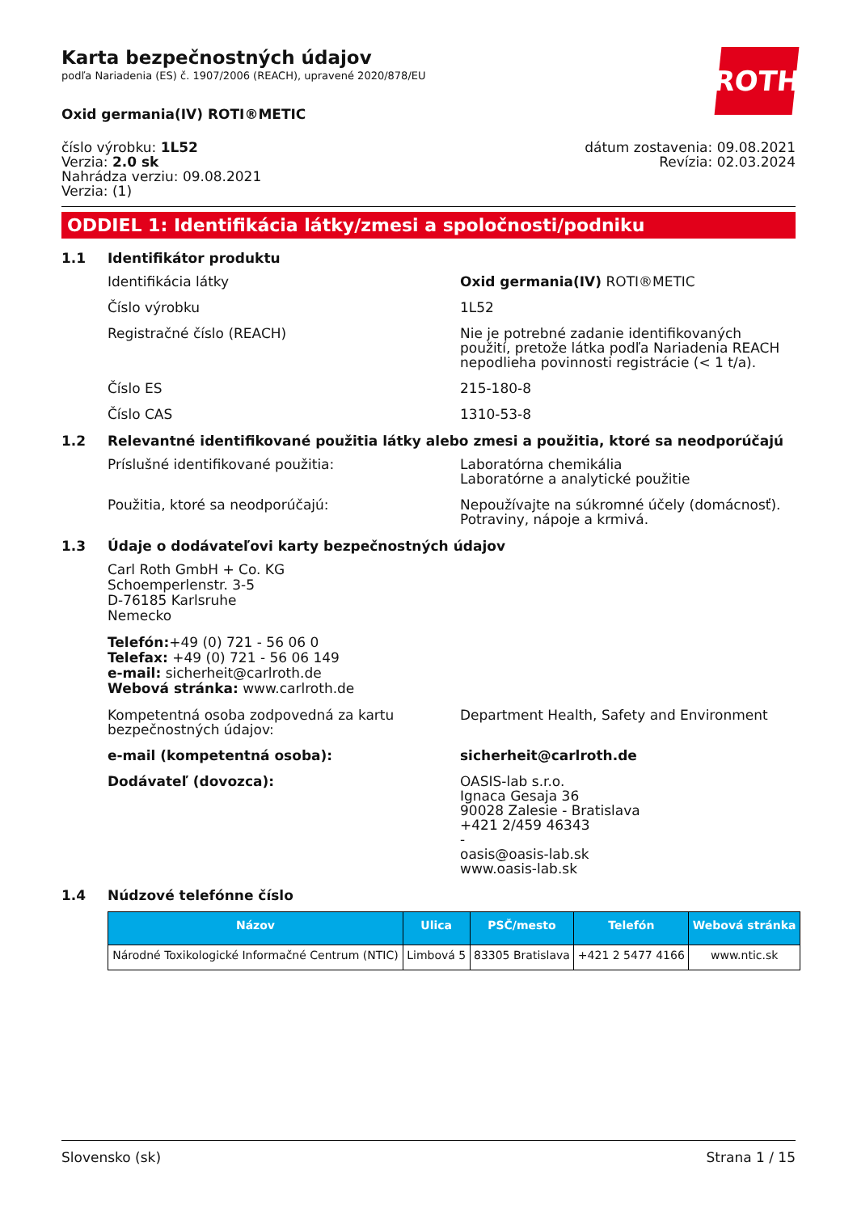ROTH
Karta bezpečnostných údajov
podľa Nariadenia (ES) č. 1907/2006 (REACH), upravené 2020/878/EU
Oxid germania(IV) ROTI®METIC
číslo výrobku: 1L52
Verzia: 2.0 sk
Nahrádza verziu: 09.08.2021
Verzia: (1)
dátum zostavenia: 09.08.2021
Revízia: 02.03.2024
ODDIEL 1: Identifikácia látky/zmesi a spoločnosti/podniku
1.1 Identifikátor produktu
Identifikácia látky Oxid germania(IV) ROTI®METIC
Číslo výrobku 1L52
Registračné číslo (REACH) Nie je potrebné zadanie identifikovaných použití, pretože látka podľa Nariadenia REACH nepodlieha povinnosti registrácie (< 1 t/a).
Číslo ES 215-180-8
Číslo CAS 1310-53-8
1.2 Relevantné identifikované použitia látky alebo zmesi a použitia, ktoré sa neodporúčajú
Príslušné identifikované použitia: Laboratórna chemikália
Laboratórne a analytické použitie
Použitia, ktoré sa neodporúčajú: Nepoužívajte na súkromné účely (domácnosť).
Potraviny, nápoje a krmivá.
1.3 Údaje o dodávateľovi karty bezpečnostných údajov
Carl Roth GmbH + Co. KG
Schoemperlenstr. 3-5
D-76185 Karlsruhe
Nemecko
Telefón:+49 (0) 721 - 56 06 0
Telefax: +49 (0) 721 - 56 06 149
e-mail: sicherheit@carlroth.de
Webová stránka: www.carlroth.de
Kompetentná osoba zodpovedná za kartu bezpečnostných údajov:
Department Health, Safety and Environment
e-mail (kompetentná osoba): sicherheit@carlroth.de
Dodávateľ (dovozca): OASIS-lab s.r.o.
Ignaca Gesaja 36
90028 Zalesie - Bratislava
+421 2/459 46343
-
oasis@oasis-lab.sk
www.oasis-lab.sk
1.4 Núdzové telefónne číslo
| Názov | Ulica | PSČ/mesto | Telefón | Webová stránka |
| --- | --- | --- | --- | --- |
| Národné Toxikologické Informačné Centrum (NTIC) | Limbová 5 | 83305 Bratislava | +421 2 5477 4166 | www.ntic.sk |
Slovensko (sk) Strana 1 / 15